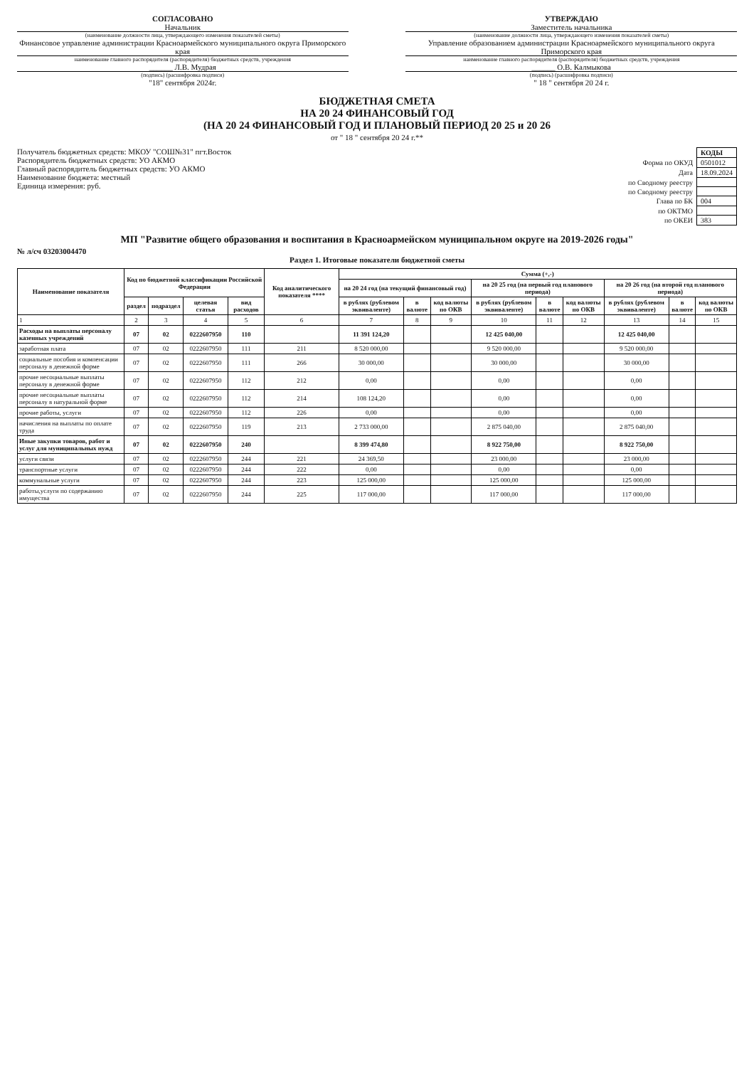СОГЛАСОВАНО
Начальник
(наименование должности лица, утверждающего изменения показателей сметы)
Финансовое управление администрации Красноармейского муниципального округа Приморского края
наименование главного распорядителя (распорядителя) бюджетных средств, учреждения
______ Л.В. Мудрая
(подпись) (расшифровка подписи)
"18" сентября 2024г.
УТВЕРЖДАЮ
Заместитель начальника
(наименование должности лица, утверждающего изменения показателей сметы)
Управление образованием администрации Красноармейского муниципального округа Приморского края
наименование главного распорядителя (распорядителя) бюджетных средств, учреждения
______ О.В. Калмыкова
(подпись) (расшифровка подписи)
" 18 " сентября 20 24 г.
БЮДЖЕТНАЯ СМЕТА
НА 20 24 ФИНАНСОВЫЙ ГОД
(НА 20 24 ФИНАНСОВЫЙ ГОД И ПЛАНОВЫЙ ПЕРИОД 20 25 и 20 26
от " 18 " сентября 20 24 г.**
Получатель бюджетных средств: МКОУ "СОШ№31" пгт.Восток
Распорядитель бюджетных средств: УО АКМО
Главный распорядитель бюджетных средств: УО АКМО
Наименование бюджета: местный
Единица измерения: руб.
| | КОДЫ |
| Форма по ОКУД | 0501012 |
| Дата | 18.09.2024 |
| по Сводному реестру | |
| по Сводному реестру | |
| Глава по БК | 004 |
| по ОКТМО | |
| по ОКЕИ | 383 |
МП "Развитие общего образования и воспитания в Красноармейском муниципальном округе на 2019-2026 годы"
№ л/сч 03203004470
Раздел 1. Итоговые показатели бюджетной сметы
| Наименование показателя | Код по бюджетной классификации Российской Федерации | | | | Код аналитического показателя **** | Сумма (+,-) | | | | | | | | |
| --- | --- | --- | --- | --- | --- | --- | --- | --- | --- | --- | --- | --- | --- | --- |
| | | | | | | на 20 24 год (на текущий финансовый год) | | | на 20 25 год (на первый год планового периода) | | | на 20 26 год (на второй год планового периода) | | |
| | раздел | подраздел | целевая статья | вид расходов | | в рублях (рублевом эквиваленте) | в валюте | код валюты по ОКВ | в рублях (рублевом эквиваленте) | в валюте | код валюты по ОКВ | в рублях (рублевом эквиваленте) | в валюте | код валюты по ОКВ |
| 1 | 2 | 3 | 4 | 5 | 6 | 7 | 8 | 9 | 10 | 11 | 12 | 13 | 14 | 15 |
| Расходы на выплаты персоналу казенных учреждений | 07 | 02 | 0222607950 | 110 | | 11 391 124,20 | | | 12 425 040,00 | | | 12 425 040,00 | | |
| заработная плата | 07 | 02 | 0222607950 | 111 | 211 | 8 520 000,00 | | | 9 520 000,00 | | | 9 520 000,00 | | |
| социальные пособия и компенсации персоналу в денежной форме | 07 | 02 | 0222607950 | 111 | 266 | 30 000,00 | | | 30 000,00 | | | 30 000,00 | | |
| прочие несоциальные выплаты персоналу в денежной форме | 07 | 02 | 0222607950 | 112 | 212 | 0,00 | | | 0,00 | | | 0,00 | | |
| прочие несоциальные выплаты персоналу в натуральной форме | 07 | 02 | 0222607950 | 112 | 214 | 108 124,20 | | | 0,00 | | | 0,00 | | |
| прочие работы, услуги | 07 | 02 | 0222607950 | 112 | 226 | 0,00 | | | 0,00 | | | 0,00 | | |
| начисления на выплаты по оплате труда | 07 | 02 | 0222607950 | 119 | 213 | 2 733 000,00 | | | 2 875 040,00 | | | 2 875 040,00 | | |
| Иные закупки товаров, работ и услуг для муниципальных нужд | 07 | 02 | 0222607950 | 240 | | 8 399 474,80 | | | 8 922 750,00 | | | 8 922 750,00 | | |
| услуги связи | 07 | 02 | 0222607950 | 244 | 221 | 24 369,50 | | | 23 000,00 | | | 23 000,00 | | |
| транспортные услуги | 07 | 02 | 0222607950 | 244 | 222 | 0,00 | | | 0,00 | | | 0,00 | | |
| коммунальные услуги | 07 | 02 | 0222607950 | 244 | 223 | 125 000,00 | | | 125 000,00 | | | 125 000,00 | | |
| работы,услуги по содержанию имущества | 07 | 02 | 0222607950 | 244 | 225 | 117 000,00 | | | 117 000,00 | | | 117 000,00 | | |